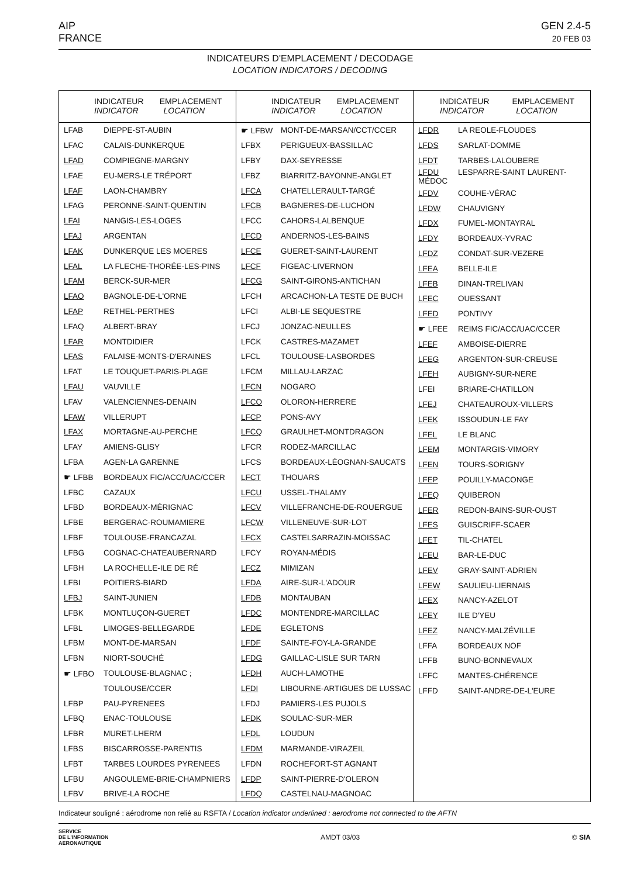AIP
FRANCE
GEN 2.4-5
20 FEB 03
INDICATEURS D'EMPLACEMENT / DECODAGE
LOCATION INDICATORS / DECODING
| INDICATEUR EMPLACEMENT INDICATOR LOCATION | |
| --- | --- |
| LFAB | DIEPPE-ST-AUBIN |
| LFAC | CALAIS-DUNKERQUE |
| LFAD | COMPIEGNE-MARGNY |
| LFAE | EU-MERS-LE TRÉPORT |
| LFAF | LAON-CHAMBRY |
| LFAG | PERONNE-SAINT-QUENTIN |
| LFAI | NANGIS-LES-LOGES |
| LFAJ | ARGENTAN |
| LFAK | DUNKERQUE LES MOERES |
| LFAL | LA FLECHE-THORÉE-LES-PINS |
| LFAM | BERCK-SUR-MER |
| LFAO | BAGNOLE-DE-L'ORNE |
| LFAP | RETHEL-PERTHES |
| LFAQ | ALBERT-BRAY |
| LFAR | MONTDIDIER |
| LFAS | FALAISE-MONTS-D'ERAINES |
| LFAT | LE TOUQUET-PARIS-PLAGE |
| LFAU | VAUVILLE |
| LFAV | VALENCIENNES-DENAIN |
| LFAW | VILLERUPT |
| LFAX | MORTAGNE-AU-PERCHE |
| LFAY | AMIENS-GLISY |
| LFBA | AGEN-LA GARENNE |
| ☛ LFBB | BORDEAUX FIC/ACC/UAC/CCER |
| LFBC | CAZAUX |
| LFBD | BORDEAUX-MÉRIGNAC |
| LFBE | BERGERAC-ROUMAMIERE |
| LFBF | TOULOUSE-FRANCAZAL |
| LFBG | COGNAC-CHATEAUBERNARD |
| LFBH | LA ROCHELLE-ILE DE RÉ |
| LFBI | POITIERS-BIARD |
| LFBJ | SAINT-JUNIEN |
| LFBK | MONTLUÇON-GUERET |
| LFBL | LIMOGES-BELLEGARDE |
| LFBM | MONT-DE-MARSAN |
| LFBN | NIORT-SOUCHÉ |
| ☛ LFBO | TOULOUSE-BLAGNAC ; |
| | TOULOUSE/CCER |
| LFBP | PAU-PYRENEES |
| LFBQ | ENAC-TOULOUSE |
| LFBR | MURET-LHERM |
| LFBS | BISCARROSSE-PARENTIS |
| LFBT | TARBES LOURDES PYRENEES |
| LFBU | ANGOULEME-BRIE-CHAMPNIERS |
| LFBV | BRIVE-LA ROCHE |
| INDICATEUR EMPLACEMENT INDICATOR LOCATION | |
| --- | --- |
| ☛ LFBW | MONT-DE-MARSAN/CCT/CCER |
| LFBX | PERIGUEUX-BASSILLAC |
| LFBY | DAX-SEYRESSE |
| LFBZ | BIARRITZ-BAYONNE-ANGLET |
| LFCA | CHATELLERAULT-TARGÉ |
| LFCB | BAGNERES-DE-LUCHON |
| LFCC | CAHORS-LALBENQUE |
| LFCD | ANDERNOS-LES-BAINS |
| LFCE | GUERET-SAINT-LAURENT |
| LFCF | FIGEAC-LIVERNON |
| LFCG | SAINT-GIRONS-ANTICHAN |
| LFCH | ARCACHON-LA TESTE DE BUCH |
| LFCI | ALBI-LE SEQUESTRE |
| LFCJ | JONZAC-NEULLES |
| LFCK | CASTRES-MAZAMET |
| LFCL | TOULOUSE-LASBORDES |
| LFCM | MILLAU-LARZAC |
| LFCN | NOGARO |
| LFCO | OLORON-HERRERE |
| LFCP | PONS-AVY |
| LFCQ | GRAULHET-MONTDRAGON |
| LFCR | RODEZ-MARCILLAC |
| LFCS | BORDEAUX-LÉOGNAN-SAUCATS |
| LFCT | THOUARS |
| LFCU | USSEL-THALAMY |
| LFCV | VILLEFRANCHE-DE-ROUERGUE |
| LFCW | VILLENEUVE-SUR-LOT |
| LFCX | CASTELSARRAZIN-MOISSAC |
| LFCY | ROYAN-MÉDIS |
| LFCZ | MIMIZAN |
| LFDA | AIRE-SUR-L'ADOUR |
| LFDB | MONTAUBAN |
| LFDC | MONTENDRE-MARCILLAC |
| LFDE | EGLETONS |
| LFDF | SAINTE-FOY-LA-GRANDE |
| LFDG | GAILLAC-LISLE SUR TARN |
| LFDH | AUCH-LAMOTHE |
| LFDI | LIBOURNE-ARTIGUES DE LUSSAC |
| LFDJ | PAMIERS-LES PUJOLS |
| LFDK | SOULAC-SUR-MER |
| LFDL | LOUDUN |
| LFDM | MARMANDE-VIRAZEIL |
| LFDN | ROCHEFORT-ST AGNANT |
| LFDP | SAINT-PIERRE-D'OLERON |
| LFDQ | CASTELNAU-MAGNOAC |
| INDICATEUR EMPLACEMENT INDICATOR LOCATION | |
| --- | --- |
| LFDR | LA REOLE-FLOUDES |
| LFDS | SARLAT-DOMME |
| LFDT | TARBES-LALOUBERE |
| LFDU MÉDOC | LESPARRE-SAINT LAURENT- |
| LFDV | COUHE-VÉRAC |
| LFDW | CHAUVIGNY |
| LFDX | FUMEL-MONTAYRAL |
| LFDY | BORDEAUX-YVRAC |
| LFDZ | CONDAT-SUR-VEZERE |
| LFEA | BELLE-ILE |
| LFEB | DINAN-TRELIVAN |
| LFEC | OUESSANT |
| LFED | PONTIVY |
| ☛ LFEE | REIMS FIC/ACC/UAC/CCER |
| LFEF | AMBOISE-DIERRE |
| LFEG | ARGENTON-SUR-CREUSE |
| LFEH | AUBIGNY-SUR-NERE |
| LFEI | BRIARE-CHATILLON |
| LFEJ | CHATEAUROUX-VILLERS |
| LFEK | ISSOUDUN-LE FAY |
| LFEL | LE BLANC |
| LFEM | MONTARGIS-VIMORY |
| LFEN | TOURS-SORIGNY |
| LFEP | POUILLY-MACONGE |
| LFEQ | QUIBERON |
| LFER | REDON-BAINS-SUR-OUST |
| LFES | GUISCRIFF-SCAER |
| LFET | TIL-CHATEL |
| LFEU | BAR-LE-DUC |
| LFEV | GRAY-SAINT-ADRIEN |
| LFEW | SAULIEU-LIERNAIS |
| LFEX | NANCY-AZELOT |
| LFEY | ILE D'YEU |
| LFEZ | NANCY-MALZÉVILLE |
| LFFA | BORDEAUX NOF |
| LFFB | BUNO-BONNEVAUX |
| LFFC | MANTES-CHÉRENCE |
| LFFD | SAINT-ANDRE-DE-L'EURE |
Indicateur souligné : aérodrome non relié au RSFTA / Location indicator underlined : aerodrome not connected to the AFTN
SERVICE
DE L'INFORMATION
AERONAUTIQUE
AMDT 03/03 © SIA